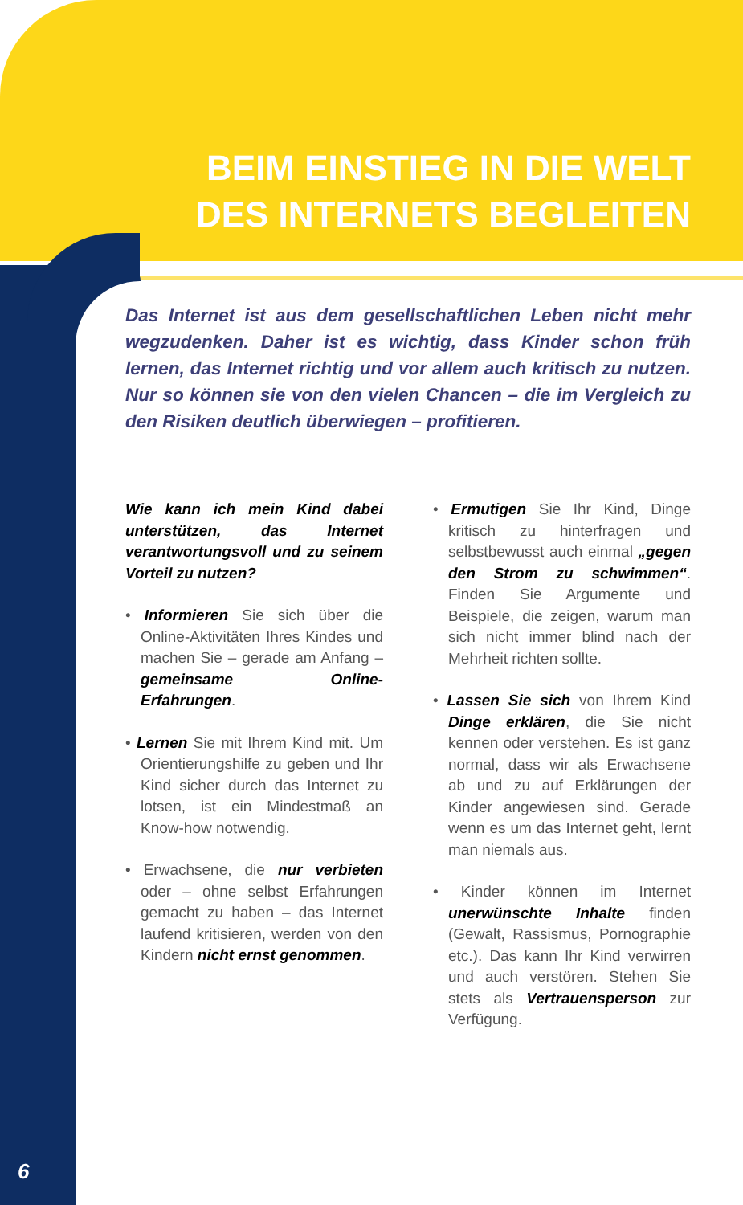BEIM EINSTIEG IN DIE WELT DES INTERNETS BEGLEITEN
Das Internet ist aus dem gesellschaftlichen Leben nicht mehr wegzudenken. Daher ist es wichtig, dass Kinder schon früh lernen, das Internet richtig und vor allem auch kritisch zu nutzen. Nur so können sie von den vielen Chancen – die im Vergleich zu den Risiken deutlich überwiegen – profitieren.
Wie kann ich mein Kind dabei unterstützen, das Internet verantwortungsvoll und zu seinem Vorteil zu nutzen?
• Informieren Sie sich über die Online-Aktivitäten Ihres Kindes und machen Sie – gerade am Anfang – gemeinsame Online-Erfahrungen.
• Lernen Sie mit Ihrem Kind mit. Um Orientierungshilfe zu geben und Ihr Kind sicher durch das Internet zu lotsen, ist ein Mindestmaß an Know-how notwendig.
• Erwachsene, die nur verbieten oder – ohne selbst Erfahrungen gemacht zu haben – das Internet laufend kritisieren, werden von den Kindern nicht ernst genommen.
• Ermutigen Sie Ihr Kind, Dinge kritisch zu hinterfragen und selbstbewusst auch einmal „gegen den Strom zu schwimmen“. Finden Sie Argumente und Beispiele, die zeigen, warum man sich nicht immer blind nach der Mehrheit richten sollte.
• Lassen Sie sich von Ihrem Kind Dinge erklären, die Sie nicht kennen oder verstehen. Es ist ganz normal, dass wir als Erwachsene ab und zu auf Erklärungen der Kinder angewiesen sind. Gerade wenn es um das Internet geht, lernt man niemals aus.
• Kinder können im Internet unerwünschte Inhalte finden (Gewalt, Rassismus, Pornographie etc.). Das kann Ihr Kind verwirren und auch verstören. Stehen Sie stets als Vertrauensperson zur Verfügung.
6